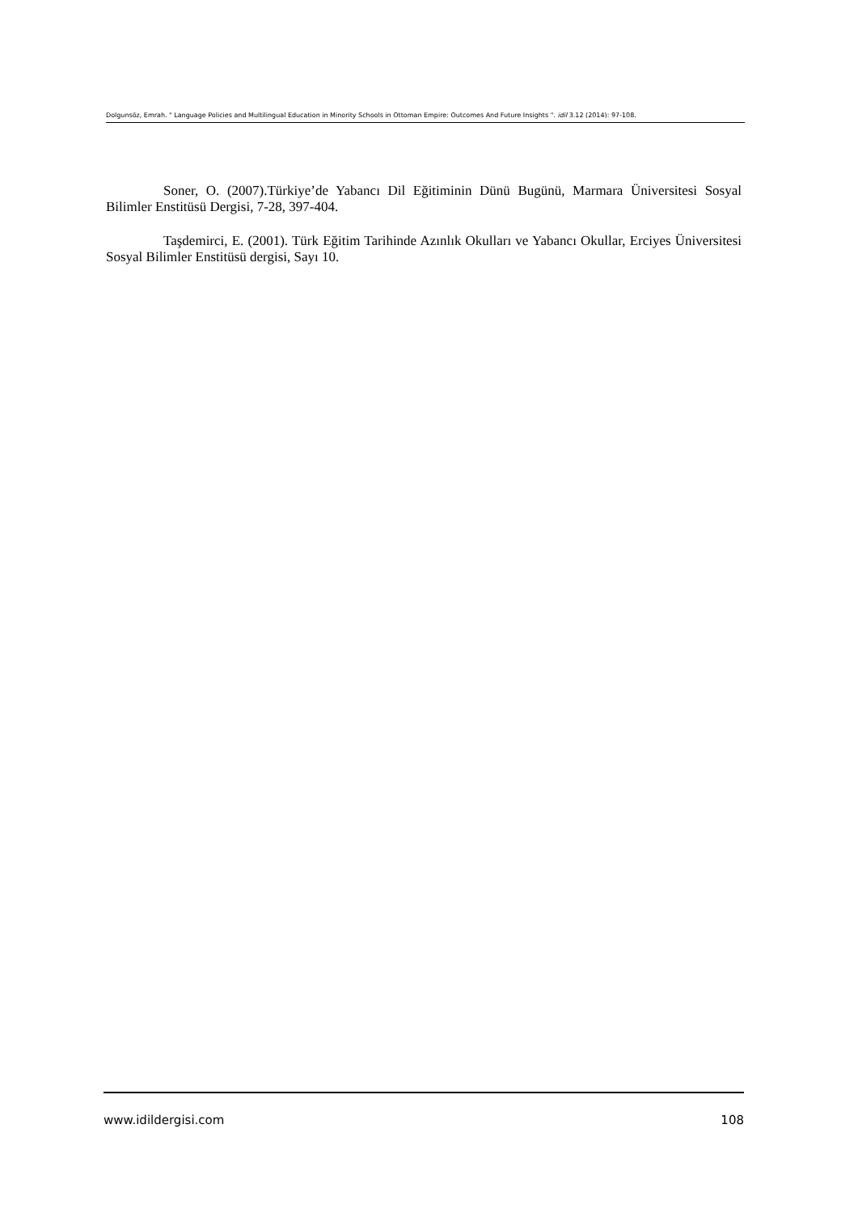Dolgunsöz, Emrah. " Language Policies and Multilingual Education in Minority Schools in Ottoman Empire: Outcomes And Future Insights ". idil 3.12 (2014): 97-108.
Soner, O. (2007).Türkiye’de Yabancı Dil Eğitiminin Dünü Bugünü, Marmara Üniversitesi Sosyal Bilimler Enstitüsü Dergisi, 7-28, 397-404.
Taşdemirci, E. (2001). Türk Eğitim Tarihinde Azınlık Okulları ve Yabancı Okullar, Erciyes Üniversitesi Sosyal Bilimler Enstitüsü dergisi, Sayı 10.
www.idildergisi.com 108